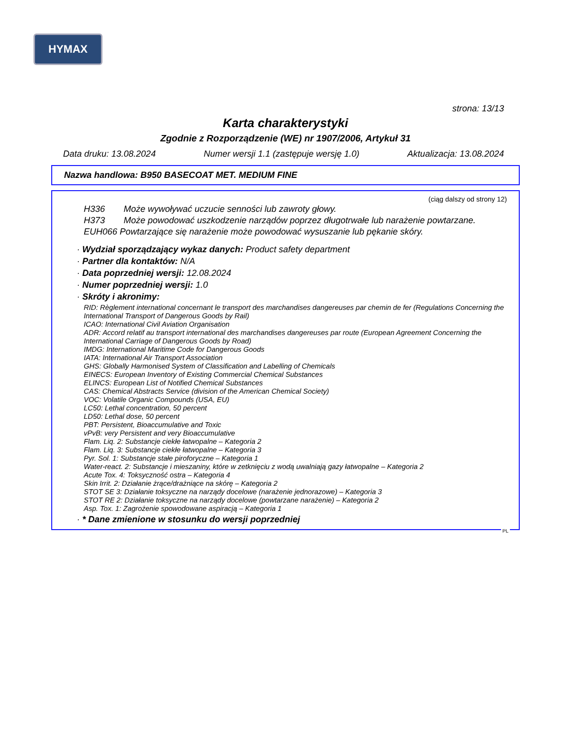HYMAX
strona: 13/13
Karta charakterystyki
Zgodnie z Rozporządzenie (WE) nr 1907/2006, Artykuł 31
Data druku: 13.08.2024 Numer wersji 1.1 (zastępuje wersję 1.0) Aktualizacja: 13.08.2024
Nazwa handlowa: B950 BASECOAT MET. MEDIUM FINE
(ciąg dalszy od strony 12)
H336 Może wywoływać uczucie senności lub zawroty głowy.
H373 Może powodować uszkodzenie narządów poprzez długotrwałe lub narażenie powtarzane.
EUH066 Powtarzające się narażenie może powodować wysuszanie lub pękanie skóry.
· Wydział sporządzający wykaz danych: Product safety department
· Partner dla kontaktów: N/A
· Data poprzedniej wersji: 12.08.2024
· Numer poprzedniej wersji: 1.0
· Skróty i akronimy:
RID: Règlement international concernant le transport des marchandises dangereuses par chemin de fer (Regulations Concerning the International Transport of Dangerous Goods by Rail)
ICAO: International Civil Aviation Organisation
ADR: Accord relatif au transport international des marchandises dangereuses par route (European Agreement Concerning the International Carriage of Dangerous Goods by Road)
IMDG: International Maritime Code for Dangerous Goods
IATA: International Air Transport Association
GHS: Globally Harmonised System of Classification and Labelling of Chemicals
EINECS: European Inventory of Existing Commercial Chemical Substances
ELINCS: European List of Notified Chemical Substances
CAS: Chemical Abstracts Service (division of the American Chemical Society)
VOC: Volatile Organic Compounds (USA, EU)
LC50: Lethal concentration, 50 percent
LD50: Lethal dose, 50 percent
PBT: Persistent, Bioaccumulative and Toxic
vPvB: very Persistent and very Bioaccumulative
Flam. Liq. 2: Substancje ciekłe łatwopalne – Kategoria 2
Flam. Liq. 3: Substancje ciekłe łatwopalne – Kategoria 3
Pyr. Sol. 1: Substancje stałe piroforyczne – Kategoria 1
Water-react. 2: Substancje i mieszaniny, które w zetknięciu z wodą uwalniają gazy łatwopalne – Kategoria 2
Acute Tox. 4: Toksyczność ostra – Kategoria 4
Skin Irrit. 2: Działanie żrące/drażniące na skórę – Kategoria 2
STOT SE 3: Działanie toksyczne na narządy docelowe (narażenie jednorazowe) – Kategoria 3
STOT RE 2: Działanie toksyczne na narządy docelowe (powtarzane narażenie) – Kategoria 2
Asp. Tox. 1: Zagrożenie spowodowane aspiracją – Kategoria 1
· * Dane zmienione w stosunku do wersji poprzedniej
PL